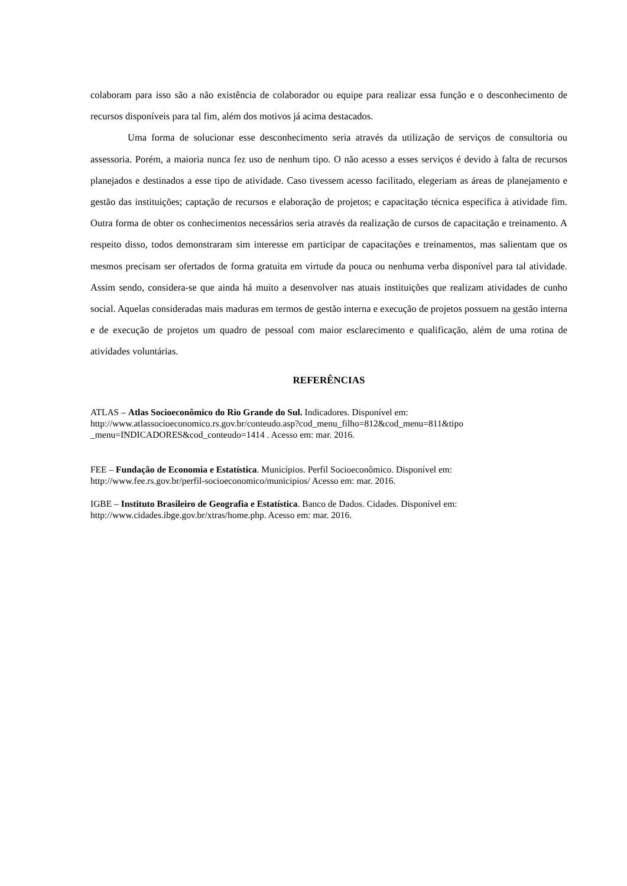colaboram para isso são a não existência de colaborador ou equipe para realizar essa função e o desconhecimento de recursos disponíveis para tal fim, além dos motivos já acima destacados.
Uma forma de solucionar esse desconhecimento seria através da utilização de serviços de consultoria ou assessoria. Porém, a maioria nunca fez uso de nenhum tipo. O não acesso a esses serviços é devido à falta de recursos planejados e destinados a esse tipo de atividade. Caso tivessem acesso facilitado, elegeriam as áreas de planejamento e gestão das instituições; captação de recursos e elaboração de projetos; e capacitação técnica específica à atividade fim. Outra forma de obter os conhecimentos necessários seria através da realização de cursos de capacitação e treinamento. A respeito disso, todos demonstraram sim interesse em participar de capacitações e treinamentos, mas salientam que os mesmos precisam ser ofertados de forma gratuita em virtude da pouca ou nenhuma verba disponível para tal atividade. Assim sendo, considera-se que ainda há muito a desenvolver nas atuais instituições que realizam atividades de cunho social. Aquelas consideradas mais maduras em termos de gestão interna e execução de projetos possuem na gestão interna e de execução de projetos um quadro de pessoal com maior esclarecimento e qualificação, além de uma rotina de atividades voluntárias.
REFERÊNCIAS
ATLAS – Atlas Socioeconômico do Rio Grande do Sul. Indicadores. Disponível em: http://www.atlassocioeconomico.rs.gov.br/conteudo.asp?cod_menu_filho=812&cod_menu=811&tipo _menu=INDICADORES&cod_conteudo=1414 . Acesso em: mar. 2016.
FEE – Fundação de Economia e Estatística. Municípios. Perfil Socioeconômico. Disponível em: http://www.fee.rs.gov.br/perfil-socioeconomico/municipios/ Acesso em: mar. 2016.
IGBE – Instituto Brasileiro de Geografia e Estatística. Banco de Dados. Cidades. Disponível em: http://www.cidades.ibge.gov.br/xtras/home.php. Acesso em: mar. 2016.